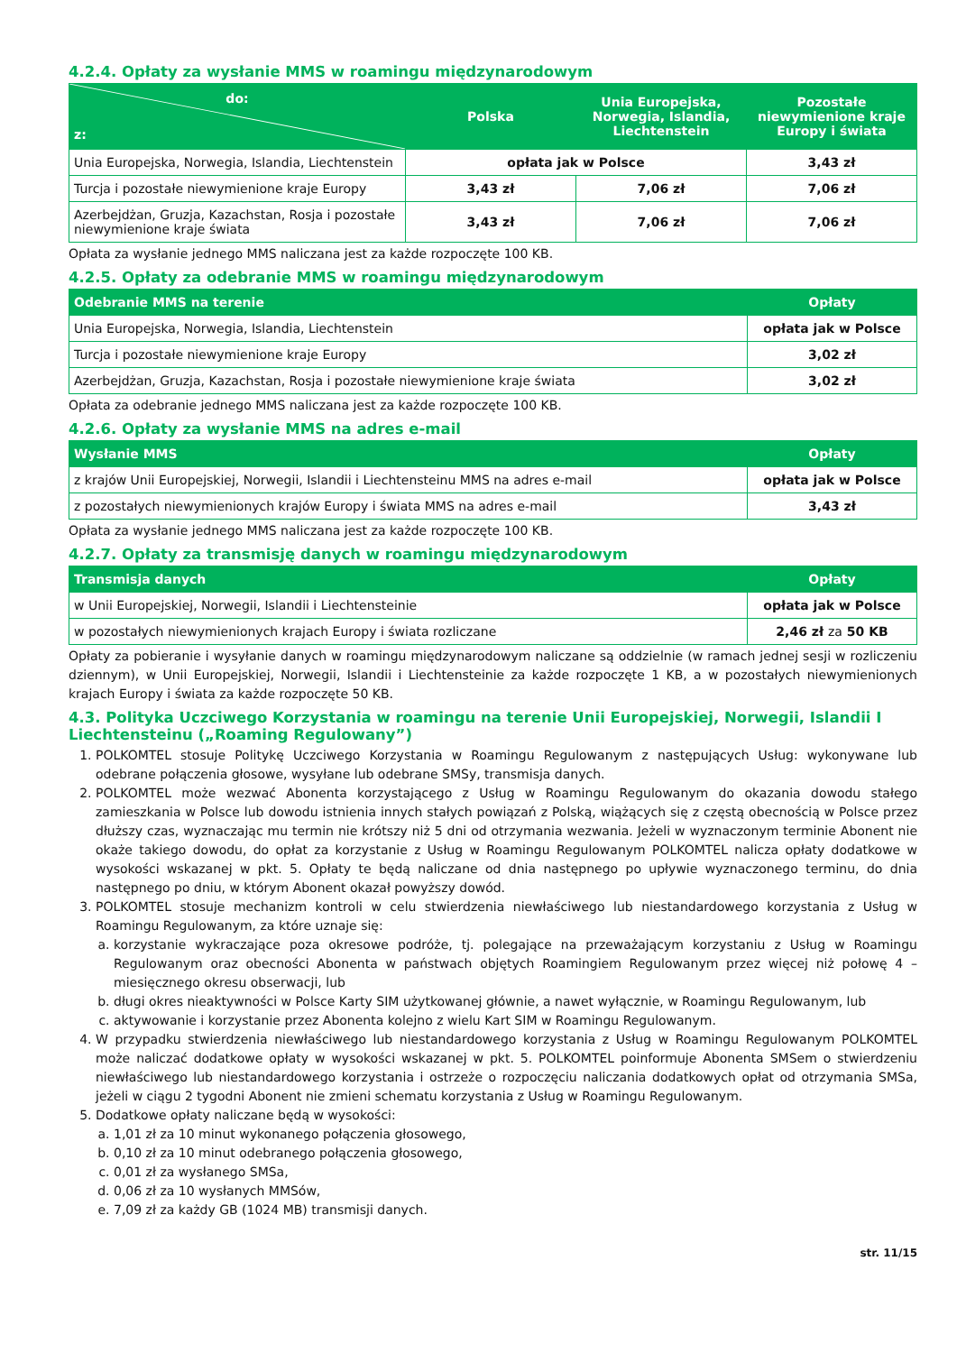4.2.4. Opłaty za wysłanie MMS w roamingu międzynarodowym
| do: z: | Polska | Unia Europejska, Norwegia, Islandia, Liechtenstein | Pozostałe niewymienione kraje Europy i świata |
| --- | --- | --- | --- |
| Unia Europejska, Norwegia, Islandia, Liechtenstein | opłata jak w Polsce | | 3,43 zł |
| Turcja i pozostałe niewymienione kraje Europy | 3,43 zł | 7,06 zł | 7,06 zł |
| Azerbejdżan, Gruzja, Kazachstan, Rosja i pozostałe niewymienione kraje świata | 3,43 zł | 7,06 zł | 7,06 zł |
Opłata za wysłanie jednego MMS naliczana jest za każde rozpoczęte 100 KB.
4.2.5. Opłaty za odebranie MMS w roamingu międzynarodowym
| Odebranie MMS na terenie | Opłaty |
| --- | --- |
| Unia Europejska, Norwegia, Islandia, Liechtenstein | opłata jak w Polsce |
| Turcja i pozostałe niewymienione kraje Europy | 3,02 zł |
| Azerbejdżan, Gruzja, Kazachstan, Rosja i pozostałe niewymienione kraje świata | 3,02 zł |
Opłata za odebranie jednego MMS naliczana jest za każde rozpoczęte 100 KB.
4.2.6. Opłaty za wysłanie MMS na adres e-mail
| Wysłanie MMS | Opłaty |
| --- | --- |
| z krajów Unii Europejskiej, Norwegii, Islandii i Liechtensteinu MMS na adres e-mail | opłata jak w Polsce |
| z pozostałych niewymienionych krajów Europy i świata MMS na adres e-mail | 3,43 zł |
Opłata za wysłanie jednego MMS naliczana jest za każde rozpoczęte 100 KB.
4.2.7. Opłaty za transmisję danych w roamingu międzynarodowym
| Transmisja danych | Opłaty |
| --- | --- |
| w Unii Europejskiej, Norwegii, Islandii i Liechtensteinie | opłata jak w Polsce |
| w pozostałych niewymienionych krajach Europy i świata rozliczane | 2,46 zł za 50 KB |
Opłaty za pobieranie i wysyłanie danych w roamingu międzynarodowym naliczane są oddzielnie (w ramach jednej sesji w rozliczeniu dziennym), w Unii Europejskiej, Norwegii, Islandii i Liechtensteinie za każde rozpoczęte 1 KB, a w pozostałych niewymienionych krajach Europy i świata za każde rozpoczęte 50 KB.
4.3. Polityka Uczciwego Korzystania w roamingu na terenie Unii Europejskiej, Norwegii, Islandii I Liechtensteinu („Roaming Regulowany”)
1. POLKOMTEL stosuje Politykę Uczciwego Korzystania w Roamingu Regulowanym z następujących Usług: wykonywane lub odebrane połączenia głosowe, wysyłane lub odebrane SMSy, transmisja danych.
2. POLKOMTEL może wezwać Abonenta korzystającego z Usług w Roamingu Regulowanym do okazania dowodu stałego zamieszkania w Polsce lub dowodu istnienia innych stałych powiązań z Polską, wiążących się z częstą obecnością w Polsce przez dłuższy czas, wyznaczając mu termin nie krótszy niż 5 dni od otrzymania wezwania. Jeżeli w wyznaczonym terminie Abonent nie okaże takiego dowodu, do opłat za korzystanie z Usług w Roamingu Regulowanym POLKOMTEL nalicza opłaty dodatkowe w wysokości wskazanej w pkt. 5. Opłaty te będą naliczane od dnia następnego po upływie wyznaczonego terminu, do dnia następnego po dniu, w którym Abonent okazał powyższy dowód.
3. POLKOMTEL stosuje mechanizm kontroli w celu stwierdzenia niewłaściwego lub niestandardowego korzystania z Usług w Roamingu Regulowanym, za które uznaje się:
a. korzystanie wykraczające poza okresowe podróże, tj. polegające na przeważającym korzystaniu z Usług w Roamingu Regulowanym oraz obecności Abonenta w państwach objętych Roamingiem Regulowanym przez więcej niż połowę 4 –miesięcznego okresu obserwacji, lub
b. długi okres nieaktywności w Polsce Karty SIM użytkowanej głównie, a nawet wyłącznie, w Roamingu Regulowanym, lub
c. aktywowanie i korzystanie przez Abonenta kolejno z wielu Kart SIM w Roamingu Regulowanym.
4. W przypadku stwierdzenia niewłaściwego lub niestandardowego korzystania z Usług w Roamingu Regulowanym POLKOMTEL może naliczać dodatkowe opłaty w wysokości wskazanej w pkt. 5. POLKOMTEL poinformuje Abonenta SMSem o stwierdzeniu niewłaściwego lub niestandardowego korzystania i ostrzeże o rozpoczęciu naliczania dodatkowych opłat od otrzymania SMSa, jeżeli w ciągu 2 tygodni Abonent nie zmieni schematu korzystania z Usług w Roamingu Regulowanym.
5. Dodatkowe opłaty naliczane będą w wysokości:
a. 1,01 zł za 10 minut wykonanego połączenia głosowego,
b. 0,10 zł za 10 minut odebranego połączenia głosowego,
c. 0,01 zł za wysłanego SMSa,
d. 0,06 zł za 10 wysłanych MMSów,
e. 7,09 zł za każdy GB (1024 MB) transmisji danych.
str. 11/15